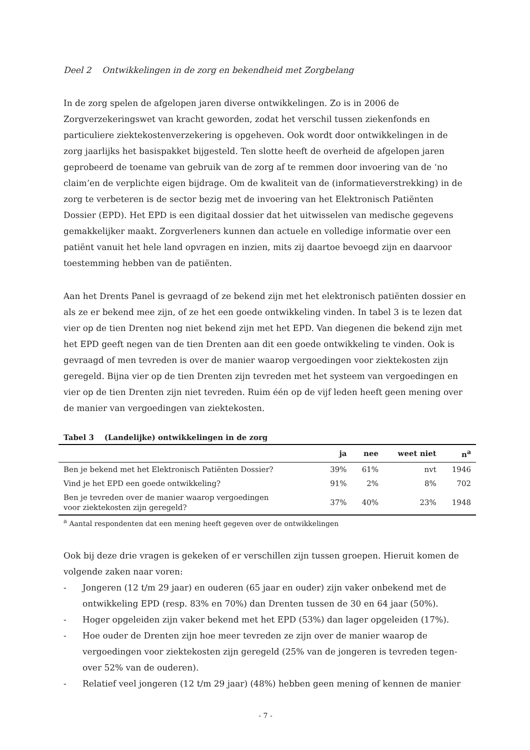Deel 2 Ontwikkelingen in de zorg en bekendheid met Zorgbelang
In de zorg spelen de afgelopen jaren diverse ontwikkelingen. Zo is in 2006 de Zorgverzekeringswet van kracht geworden, zodat het verschil tussen ziekenfonds en particuliere ziektekostenverzekering is opgeheven. Ook wordt door ontwikkelingen in de zorg jaarlijks het basispakket bijgesteld. Ten slotte heeft de overheid de afgelopen jaren geprobeerd de toename van gebruik van de zorg af te remmen door invoering van de ‘no claim’en de verplichte eigen bijdrage. Om de kwaliteit van de (informatieverstrekking) in de zorg te verbeteren is de sector bezig met de invoering van het Elektronisch Patiënten Dossier (EPD). Het EPD is een digitaal dossier dat het uitwisselen van medische gegevens gemakkelijker maakt. Zorgverleners kunnen dan actuele en volledige informatie over een patiënt vanuit het hele land opvragen en inzien, mits zij daartoe bevoegd zijn en daarvoor toestemming hebben van de patiënten.
Aan het Drents Panel is gevraagd of ze bekend zijn met het elektronisch patiënten dossier en als ze er bekend mee zijn, of ze het een goede ontwikkeling vinden. In tabel 3 is te lezen dat vier op de tien Drenten nog niet bekend zijn met het EPD. Van diegenen die bekend zijn met het EPD geeft negen van de tien Drenten aan dit een goede ontwikkeling te vinden. Ook is gevraagd of men tevreden is over de manier waarop vergoedingen voor ziektekosten zijn geregeld. Bijna vier op de tien Drenten zijn tevreden met het systeem van vergoedingen en vier op de tien Drenten zijn niet tevreden. Ruim één op de vijf leden heeft geen mening over de manier van vergoedingen van ziektekosten.
Tabel 3 (Landelijke) ontwikkelingen in de zorg
| | ja | nee | weet niet | n<sup>a</sup> |
| --- | --- | --- | --- | --- |
| Ben je bekend met het Elektronisch Patiënten Dossier? | 39% | 61% | nvt | 1946 |
| Vind je het EPD een goede ontwikkeling? | 91% | 2% | 8% | 702 |
| Ben je tevreden over de manier waarop vergoedingen voor ziektekosten zijn geregeld? | 37% | 40% | 23% | 1948 |
<sup>a</sup> Aantal respondenten dat een mening heeft gegeven over de ontwikkelingen
Ook bij deze drie vragen is gekeken of er verschillen zijn tussen groepen. Hieruit komen de volgende zaken naar voren:
- Jongeren (12 t/m 29 jaar) en ouderen (65 jaar en ouder) zijn vaker onbekend met de ontwikkeling EPD (resp. 83% en 70%) dan Drenten tussen de 30 en 64 jaar (50%).
- Hoger opgeleiden zijn vaker bekend met het EPD (53%) dan lager opgeleiden (17%).
- Hoe ouder de Drenten zijn hoe meer tevreden ze zijn over de manier waarop de vergoedingen voor ziektekosten zijn geregeld (25% van de jongeren is tevreden tegen-over 52% van de ouderen).
- Relatief veel jongeren (12 t/m 29 jaar) (48%) hebben geen mening of kennen de manier
- 7 -